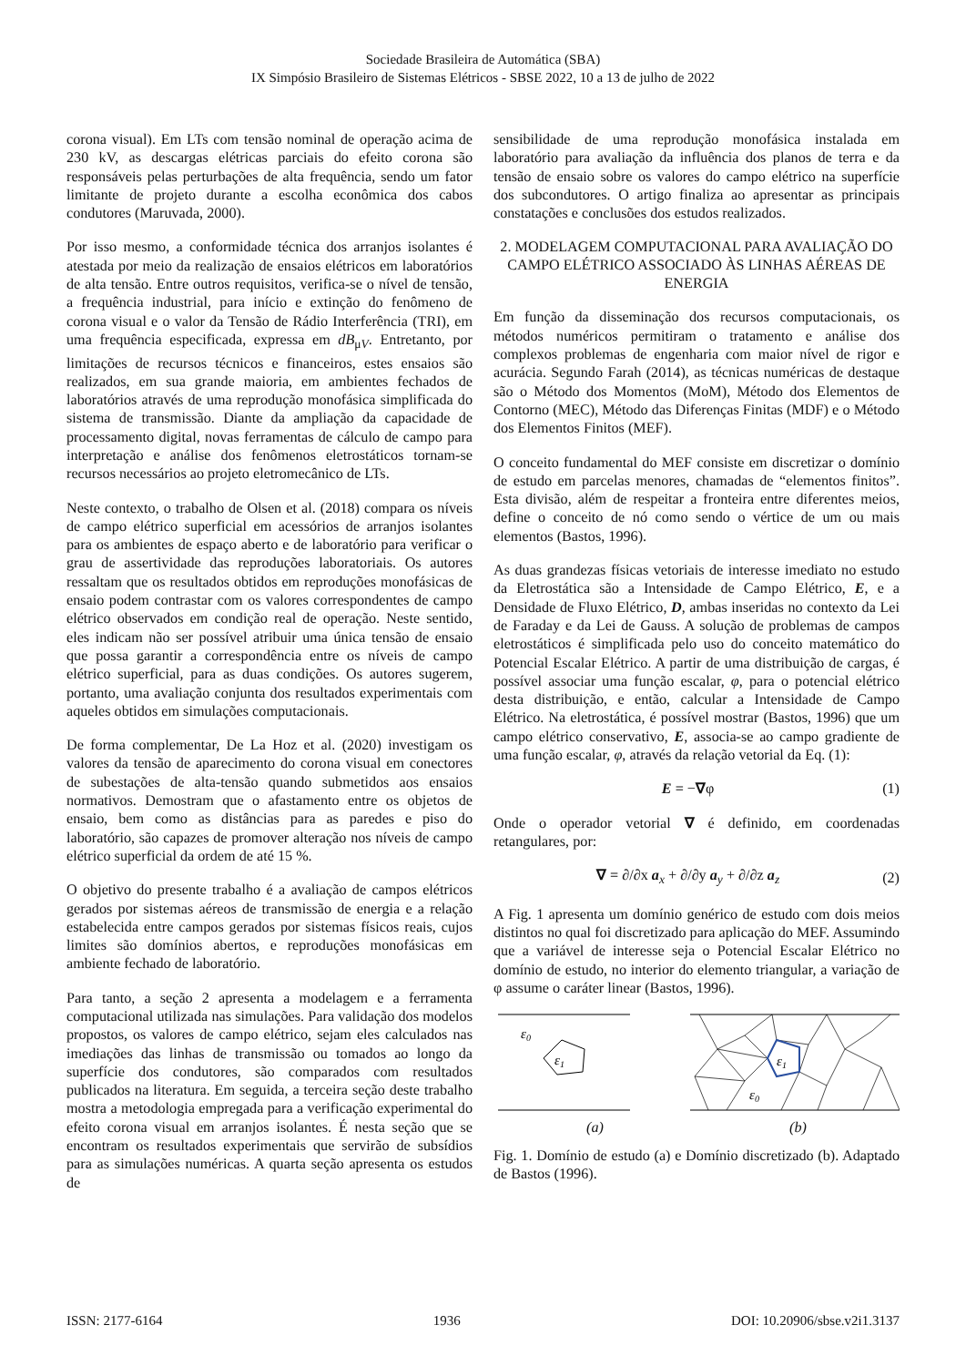Sociedade Brasileira de Automática (SBA)
IX Simpósio Brasileiro de Sistemas Elétricos - SBSE 2022, 10 a 13 de julho de 2022
corona visual). Em LTs com tensão nominal de operação acima de 230 kV, as descargas elétricas parciais do efeito corona são responsáveis pelas perturbações de alta frequência, sendo um fator limitante de projeto durante a escolha econômica dos cabos condutores (Maruvada, 2000).
Por isso mesmo, a conformidade técnica dos arranjos isolantes é atestada por meio da realização de ensaios elétricos em laboratórios de alta tensão. Entre outros requisitos, verifica-se o nível de tensão, a frequência industrial, para início e extinção do fenômeno de corona visual e o valor da Tensão de Rádio Interferência (TRI), em uma frequência especificada, expressa em dB<sub>μV</sub>. Entretanto, por limitações de recursos técnicos e financeiros, estes ensaios são realizados, em sua grande maioria, em ambientes fechados de laboratórios através de uma reprodução monofásica simplificada do sistema de transmissão. Diante da ampliação da capacidade de processamento digital, novas ferramentas de cálculo de campo para interpretação e análise dos fenômenos eletrostáticos tornam-se recursos necessários ao projeto eletromecânico de LTs.
Neste contexto, o trabalho de Olsen et al. (2018) compara os níveis de campo elétrico superficial em acessórios de arranjos isolantes para os ambientes de espaço aberto e de laboratório para verificar o grau de assertividade das reproduções laboratoriais. Os autores ressaltam que os resultados obtidos em reproduções monofásicas de ensaio podem contrastar com os valores correspondentes de campo elétrico observados em condição real de operação. Neste sentido, eles indicam não ser possível atribuir uma única tensão de ensaio que possa garantir a correspondência entre os níveis de campo elétrico superficial, para as duas condições. Os autores sugerem, portanto, uma avaliação conjunta dos resultados experimentais com aqueles obtidos em simulações computacionais.
De forma complementar, De La Hoz et al. (2020) investigam os valores da tensão de aparecimento do corona visual em conectores de subestações de alta-tensão quando submetidos aos ensaios normativos. Demostram que o afastamento entre os objetos de ensaio, bem como as distâncias para as paredes e piso do laboratório, são capazes de promover alteração nos níveis de campo elétrico superficial da ordem de até 15 %.
O objetivo do presente trabalho é a avaliação de campos elétricos gerados por sistemas aéreos de transmissão de energia e a relação estabelecida entre campos gerados por sistemas físicos reais, cujos limites são domínios abertos, e reproduções monofásicas em ambiente fechado de laboratório.
Para tanto, a seção 2 apresenta a modelagem e a ferramenta computacional utilizada nas simulações. Para validação dos modelos propostos, os valores de campo elétrico, sejam eles calculados nas imediações das linhas de transmissão ou tomados ao longo da superfície dos condutores, são comparados com resultados publicados na literatura. Em seguida, a terceira seção deste trabalho mostra a metodologia empregada para a verificação experimental do efeito corona visual em arranjos isolantes. É nesta seção que se encontram os resultados experimentais que servirão de subsídios para as simulações numéricas. A quarta seção apresenta os estudos de
sensibilidade de uma reprodução monofásica instalada em laboratório para avaliação da influência dos planos de terra e da tensão de ensaio sobre os valores do campo elétrico na superfície dos subcondutores. O artigo finaliza ao apresentar as principais constatações e conclusões dos estudos realizados.
2. MODELAGEM COMPUTACIONAL PARA AVALIAÇÃO DO CAMPO ELÉTRICO ASSOCIADO ÀS LINHAS AÉREAS DE ENERGIA
Em função da disseminação dos recursos computacionais, os métodos numéricos permitiram o tratamento e análise dos complexos problemas de engenharia com maior nível de rigor e acurácia. Segundo Farah (2014), as técnicas numéricas de destaque são o Método dos Momentos (MoM), Método dos Elementos de Contorno (MEC), Método das Diferenças Finitas (MDF) e o Método dos Elementos Finitos (MEF).
O conceito fundamental do MEF consiste em discretizar o domínio de estudo em parcelas menores, chamadas de “elementos finitos”. Esta divisão, além de respeitar a fronteira entre diferentes meios, define o conceito de nó como sendo o vértice de um ou mais elementos (Bastos, 1996).
As duas grandezas físicas vetoriais de interesse imediato no estudo da Eletrostática são a Intensidade de Campo Elétrico, E, e a Densidade de Fluxo Elétrico, D, ambas inseridas no contexto da Lei de Faraday e da Lei de Gauss. A solução de problemas de campos eletrostáticos é simplificada pelo uso do conceito matemático do Potencial Escalar Elétrico. A partir de uma distribuição de cargas, é possível associar uma função escalar, φ, para o potencial elétrico desta distribuição, e então, calcular a Intensidade de Campo Elétrico. Na eletrostática, é possível mostrar (Bastos, 1996) que um campo elétrico conservativo, E, associa-se ao campo gradiente de uma função escalar, φ, através da relação vetorial da Eq. (1):
E = −∇φ (1)
Onde o operador vetorial ∇ é definido, em coordenadas retangulares, por:
∇ = ∂/∂x a<sub>x</sub> + ∂/∂y a<sub>y</sub> + ∂/∂z a<sub>z</sub> (2)
A Fig. 1 apresenta um domínio genérico de estudo com dois meios distintos no qual foi discretizado para aplicação do MEF. Assumindo que a variável de interesse seja o Potencial Escalar Elétrico no domínio de estudo, no interior do elemento triangular, a variação de φ assume o caráter linear (Bastos, 1996).
ε0
ε1
ε1
ε0
(a) (b)
Fig. 1. Domínio de estudo (a) e Domínio discretizado (b). Adaptado de Bastos (1996).
ISSN: 2177-6164 1936 DOI: 10.20906/sbse.v2i1.3137